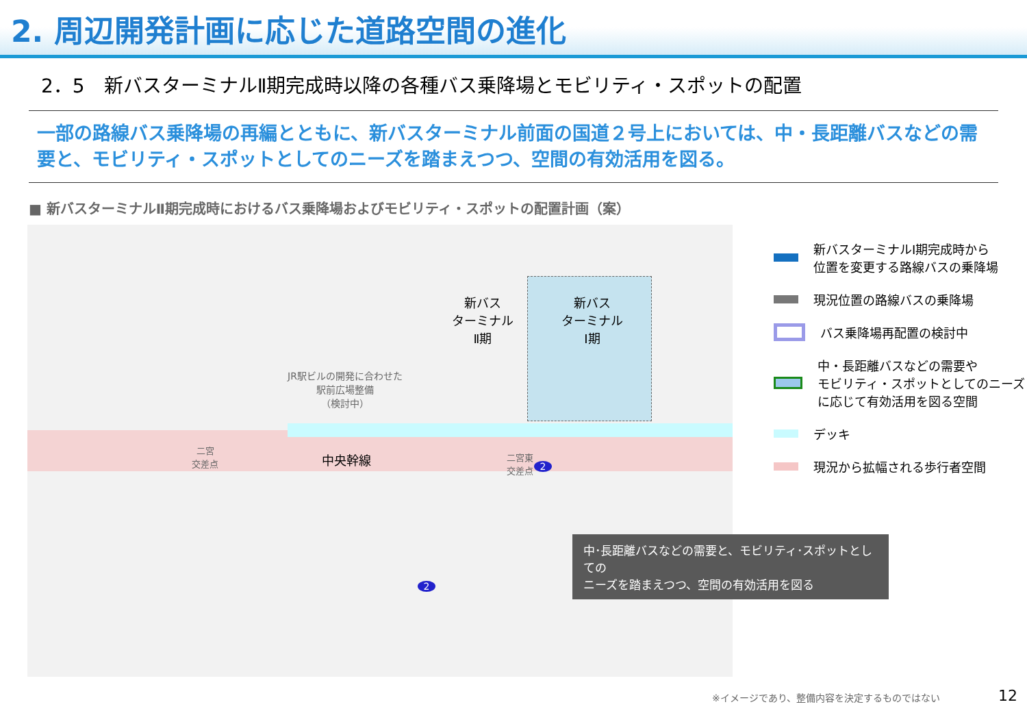2. 周辺開発計画に応じた道路空間の進化
2．5　新バスターミナルⅡ期完成時以降の各種バス乗降場とモビリティ・スポットの配置
一部の路線バス乗降場の再編とともに、新バスターミナル前面の国道２号上においては、中・長距離バスなどの需要と、モビリティ・スポットとしてのニーズを踏まえつつ、空間の有効活用を図る。
■ 新バスターミナルⅡ期完成時におけるバス乗降場およびモビリティ・スポットの配置計画（案）
新バス
ターミナル
Ⅰ期
新バス
ターミナル
Ⅱ期
JR駅ビルの開発に合わせた
駅前広場整備
（検討中）
中央幹線
二宮
交差点
二宮東
交差点
2
2
新バスターミナルⅠ期完成時から
位置を変更する路線バスの乗降場
現況位置の路線バスの乗降場
バス乗降場再配置の検討中
中・長距離バスなどの需要や
モビリティ・スポットとしてのニーズ
に応じて有効活用を図る空間
デッキ
現況から拡幅される歩行者空間
中･長距離バスなどの需要と、モビリティ･スポットとしての
ニーズを踏まえつつ、空間の有効活用を図る
※イメージであり、整備内容を決定するものではない
12